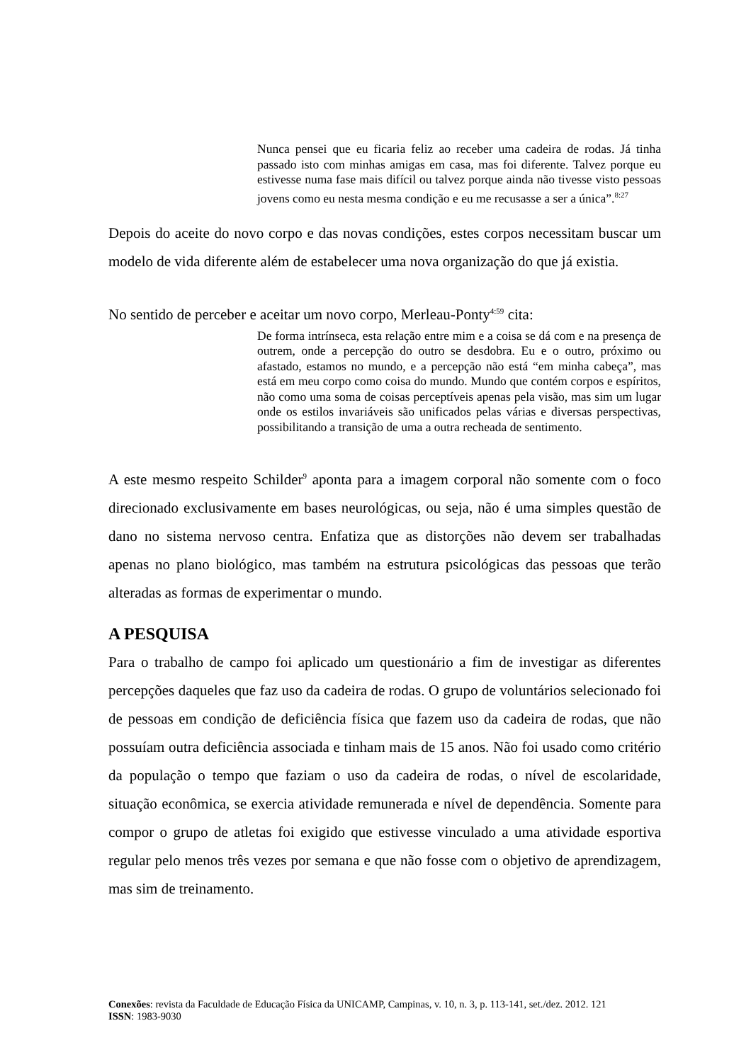Nunca pensei que eu ficaria feliz ao receber uma cadeira de rodas. Já tinha passado isto com minhas amigas em casa, mas foi diferente. Talvez porque eu estivesse numa fase mais difícil ou talvez porque ainda não tivesse visto pessoas jovens como eu nesta mesma condição e eu me recusasse a ser a única”.<sup>8:27</sup>
Depois do aceite do novo corpo e das novas condições, estes corpos necessitam buscar um modelo de vida diferente além de estabelecer uma nova organização do que já existia.
No sentido de perceber e aceitar um novo corpo, Merleau-Ponty<sup>4:59</sup> cita:
De forma intrínseca, esta relação entre mim e a coisa se dá com e na presença de outrem, onde a percepção do outro se desdobra. Eu e o outro, próximo ou afastado, estamos no mundo, e a percepção não está “em minha cabeça”, mas está em meu corpo como coisa do mundo. Mundo que contém corpos e espíritos, não como uma soma de coisas perceptíveis apenas pela visão, mas sim um lugar onde os estilos invariáveis são unificados pelas várias e diversas perspectivas, possibilitando a transição de uma a outra recheada de sentimento.
A este mesmo respeito Schilder<sup>9</sup> aponta para a imagem corporal não somente com o foco direcionado exclusivamente em bases neurológicas, ou seja, não é uma simples questão de dano no sistema nervoso centra. Enfatiza que as distorções não devem ser trabalhadas apenas no plano biológico, mas também na estrutura psicológicas das pessoas que terão alteradas as formas de experimentar o mundo.
A PESQUISA
Para o trabalho de campo foi aplicado um questionário a fim de investigar as diferentes percepções daqueles que faz uso da cadeira de rodas. O grupo de voluntários selecionado foi de pessoas em condição de deficiência física que fazem uso da cadeira de rodas, que não possuíam outra deficiência associada e tinham mais de 15 anos. Não foi usado como critério da população o tempo que faziam o uso da cadeira de rodas, o nível de escolaridade, situação econômica, se exercia atividade remunerada e nível de dependência. Somente para compor o grupo de atletas foi exigido que estivesse vinculado a uma atividade esportiva regular pelo menos três vezes por semana e que não fosse com o objetivo de aprendizagem, mas sim de treinamento.
Conexões: revista da Faculdade de Educação Física da UNICAMP, Campinas, v. 10, n. 3, p. 113-141, set./dez. 2012. 121
ISSN: 1983-9030